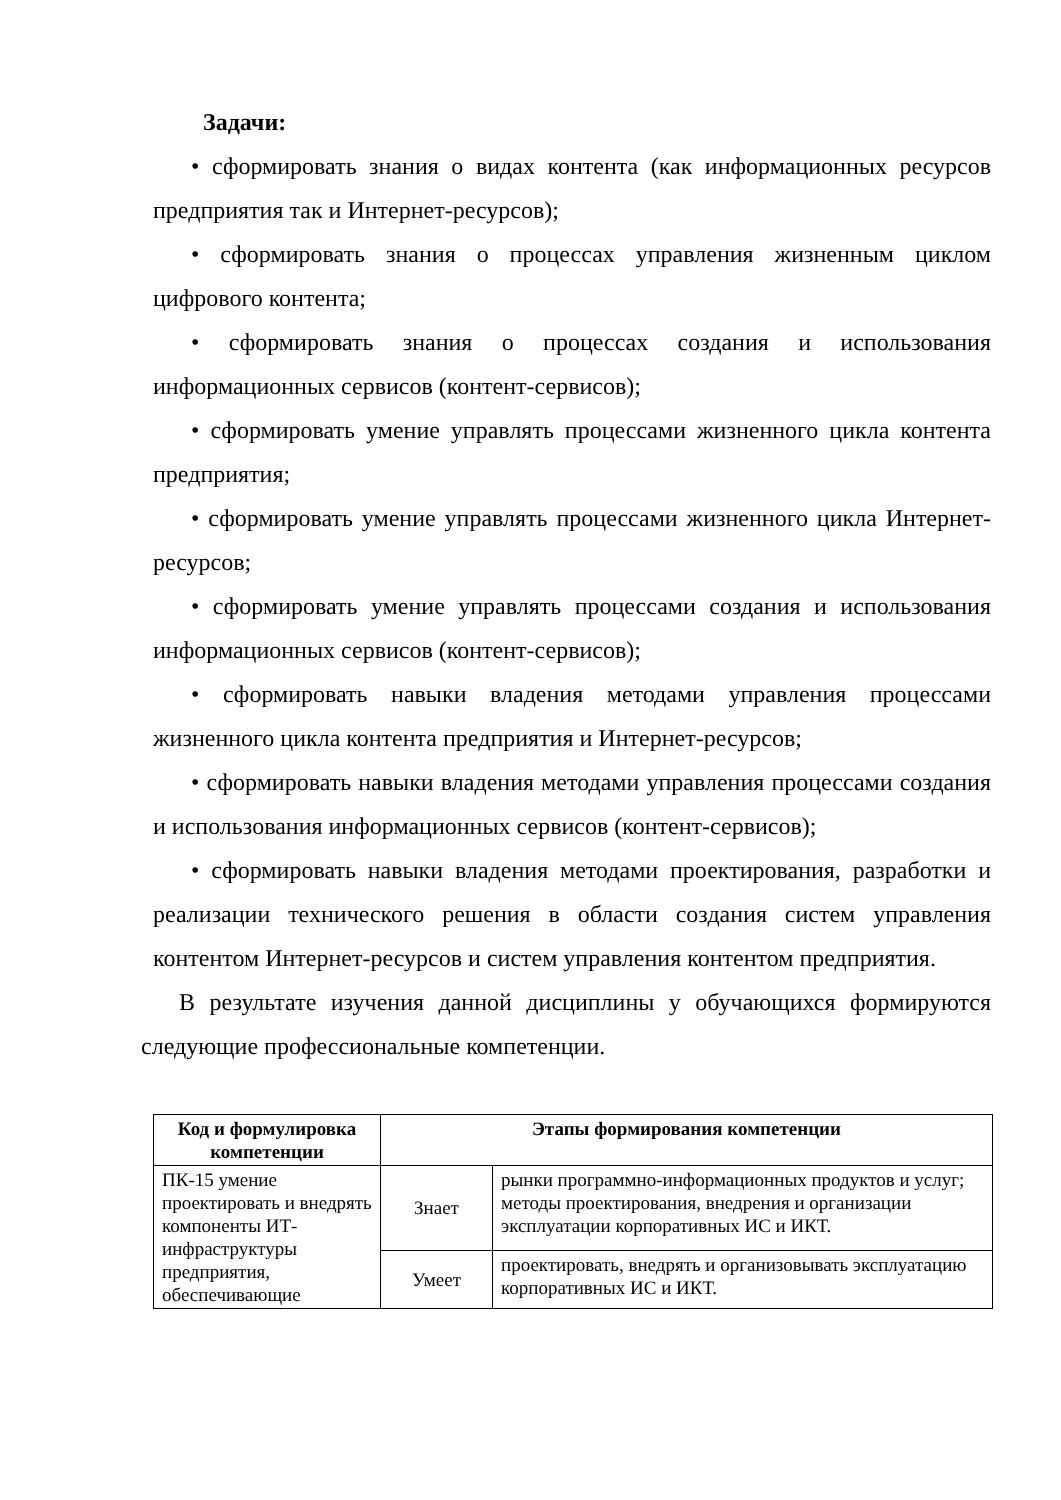Задачи:
• сформировать знания о видах контента (как информационных ресурсов предприятия так и Интернет-ресурсов);
• сформировать знания о процессах управления жизненным циклом цифрового контента;
• сформировать знания о процессах создания и использования информационных сервисов (контент-сервисов);
• сформировать умение управлять процессами жизненного цикла контента предприятия;
• сформировать умение управлять процессами жизненного цикла Интернет-ресурсов;
• сформировать умение управлять процессами создания и использования информационных сервисов (контент-сервисов);
• сформировать навыки владения методами управления процессами жизненного цикла контента предприятия и Интернет-ресурсов;
• сформировать навыки владения методами управления процессами создания и использования информационных сервисов (контент-сервисов);
• сформировать навыки владения методами проектирования, разработки и реализации технического решения в области создания систем управления контентом Интернет-ресурсов и систем управления контентом предприятия.
В результате изучения данной дисциплины у обучающихся формируются следующие профессиональные компетенции.
| Код и формулировка компетенции | Этапы формирования компетенции | |
| --- | --- | --- |
| ПК-15 умение проектировать и внедрять компоненты ИТ-инфраструктуры предприятия, обеспечивающие | Знает | рынки программно-информационных продуктов и услуг; методы проектирования, внедрения и организации эксплуатации корпоративных ИС и ИКТ. |
| | Умеет | проектировать, внедрять и организовывать эксплуатацию корпоративных ИС и ИКТ. |